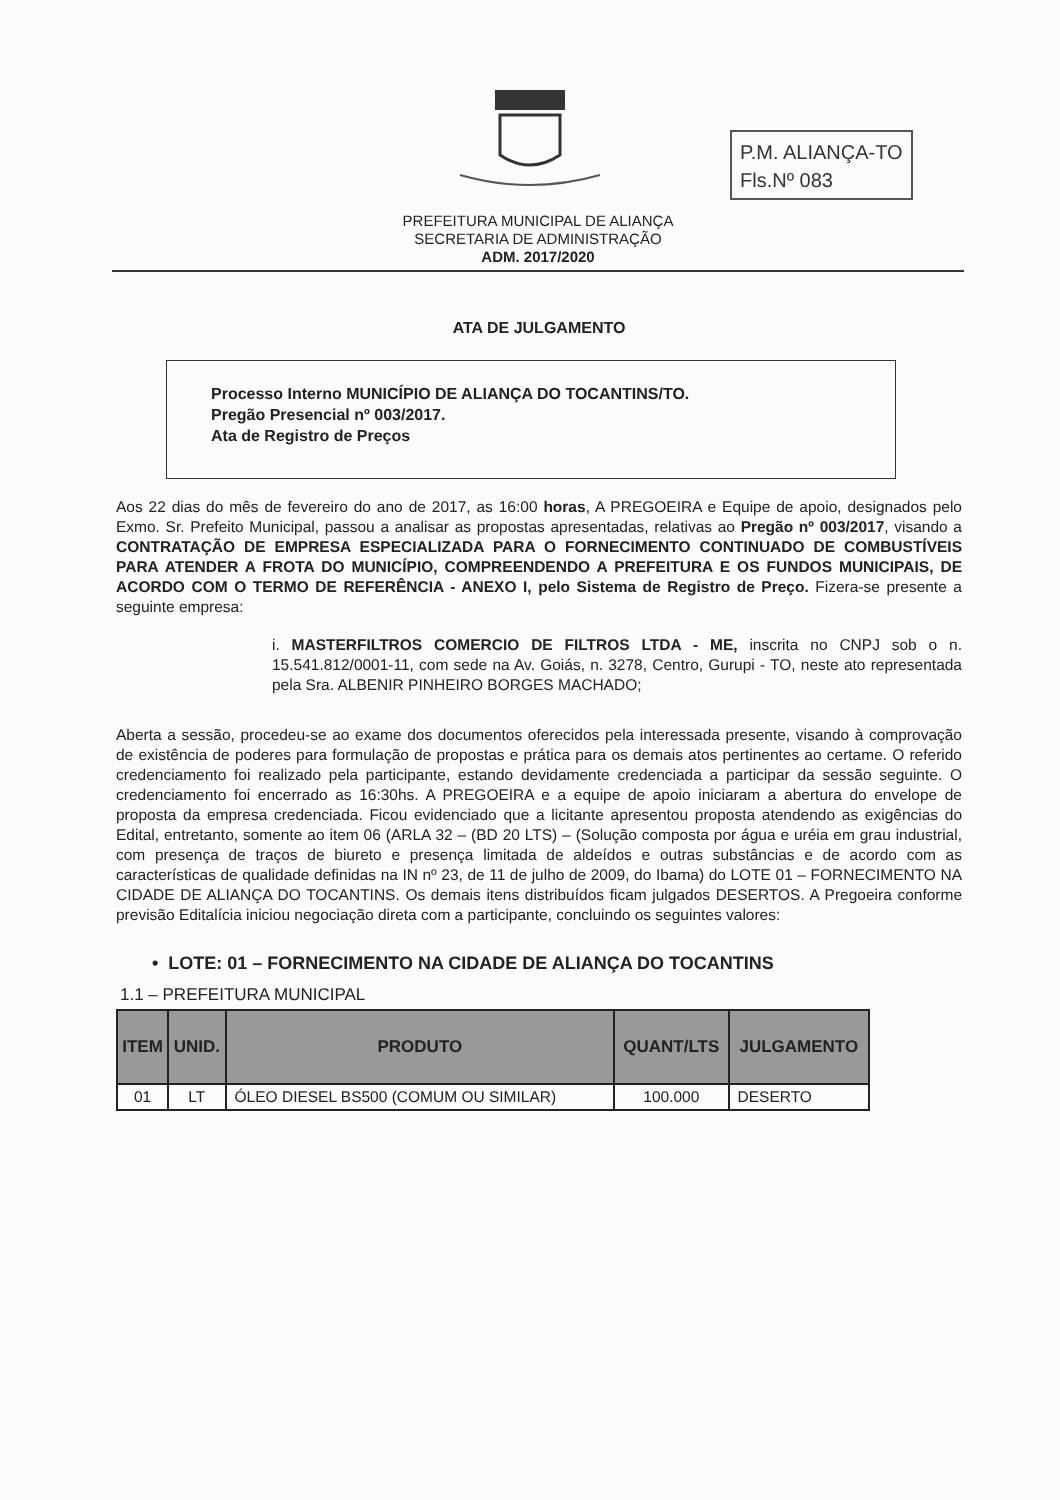P.M. ALIANÇA-TO
Fls.Nº 083
PREFEITURA MUNICIPAL DE ALIANÇA
SECRETARIA DE ADMINISTRAÇÃO
ADM. 2017/2020
ATA DE JULGAMENTO
Processo Interno MUNICÍPIO DE ALIANÇA DO TOCANTINS/TO.
Pregão Presencial nº 003/2017.
Ata de Registro de Preços
Aos 22 dias do mês de fevereiro do ano de 2017, as 16:00 horas, A PREGOEIRA e Equipe de apoio, designados pelo Exmo. Sr. Prefeito Municipal, passou a analisar as propostas apresentadas, relativas ao Pregão nº 003/2017, visando a CONTRATAÇÃO DE EMPRESA ESPECIALIZADA PARA O FORNECIMENTO CONTINUADO DE COMBUSTÍVEIS PARA ATENDER A FROTA DO MUNICÍPIO, COMPREENDENDO A PREFEITURA E OS FUNDOS MUNICIPAIS, DE ACORDO COM O TERMO DE REFERÊNCIA - ANEXO I, pelo Sistema de Registro de Preço. Fizera-se presente a seguinte empresa:
i. MASTERFILTROS COMERCIO DE FILTROS LTDA - ME, inscrita no CNPJ sob o n. 15.541.812/0001-11, com sede na Av. Goiás, n. 3278, Centro, Gurupi - TO, neste ato representada pela Sra. ALBENIR PINHEIRO BORGES MACHADO;
Aberta a sessão, procedeu-se ao exame dos documentos oferecidos pela interessada presente, visando à comprovação de existência de poderes para formulação de propostas e prática para os demais atos pertinentes ao certame. O referido credenciamento foi realizado pela participante, estando devidamente credenciada a participar da sessão seguinte. O credenciamento foi encerrado as 16:30hs. A PREGOEIRA e a equipe de apoio iniciaram a abertura do envelope de proposta da empresa credenciada. Ficou evidenciado que a licitante apresentou proposta atendendo as exigências do Edital, entretanto, somente ao item 06 (ARLA 32 – (BD 20 LTS) – (Solução composta por água e uréia em grau industrial, com presença de traços de biureto e presença limitada de aldeídos e outras substâncias e de acordo com as características de qualidade definidas na IN nº 23, de 11 de julho de 2009, do Ibama) do LOTE 01 – FORNECIMENTO NA CIDADE DE ALIANÇA DO TOCANTINS. Os demais itens distribuídos ficam julgados DESERTOS. A Pregoeira conforme previsão Editalícia iniciou negociação direta com a participante, concluindo os seguintes valores:
• LOTE: 01 – FORNECIMENTO NA CIDADE DE ALIANÇA DO TOCANTINS
1.1 – PREFEITURA MUNICIPAL
| ITEM | UNID. | PRODUTO | QUANT/LTS | JULGAMENTO |
| --- | --- | --- | --- | --- |
| 01 | LT | ÓLEO DIESEL BS500 (COMUM OU SIMILAR) | 100.000 | DESERTO |